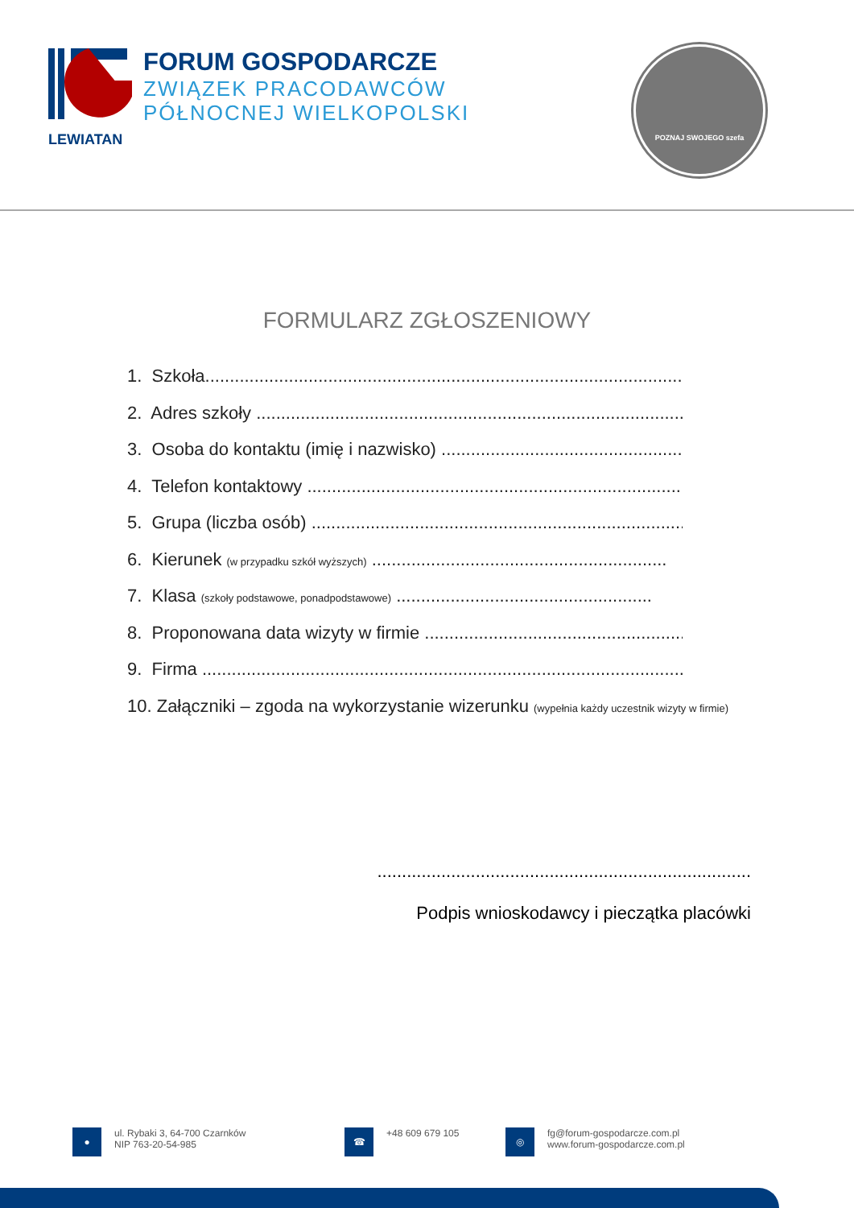FORUM GOSPODARCZE
ZWIĄZEK PRACODAWCÓW
PÓŁNOCNEJ WIELKOPOLSKI
LEWIATAN
POZNAJ SWOJEGO szefa
FORMULARZ ZGŁOSZENIOWY
1. Szkoła.........................................................................................................
2. Adres szkoły ...............................................................................................
3. Osoba do kontaktu (imię i nazwisko) .......................................................
4. Telefon kontaktowy .....................................................................................
5. Grupa (liczba osób) .....................................................................................
6. Kierunek (w przypadku szkół wyższych) ............................................................
7. Klasa (szkoły podstawowe, ponadpodstawowe) ....................................................
8. Proponowana data wizyty w firmie ...........................................................
9. Firma ...............................................................................................................
10. Załączniki – zgoda na wykorzystanie wizerunku (wypełnia każdy uczestnik wizyty w firmie)
............................................................................
Podpis wnioskodawcy i pieczątka placówki
●
ul. Rybaki 3, 64-700 Czarnków
NIP 763-20-54-985
☎
+48 609 679 105
◎
fg@forum-gospodarcze.com.pl
www.forum-gospodarcze.com.pl